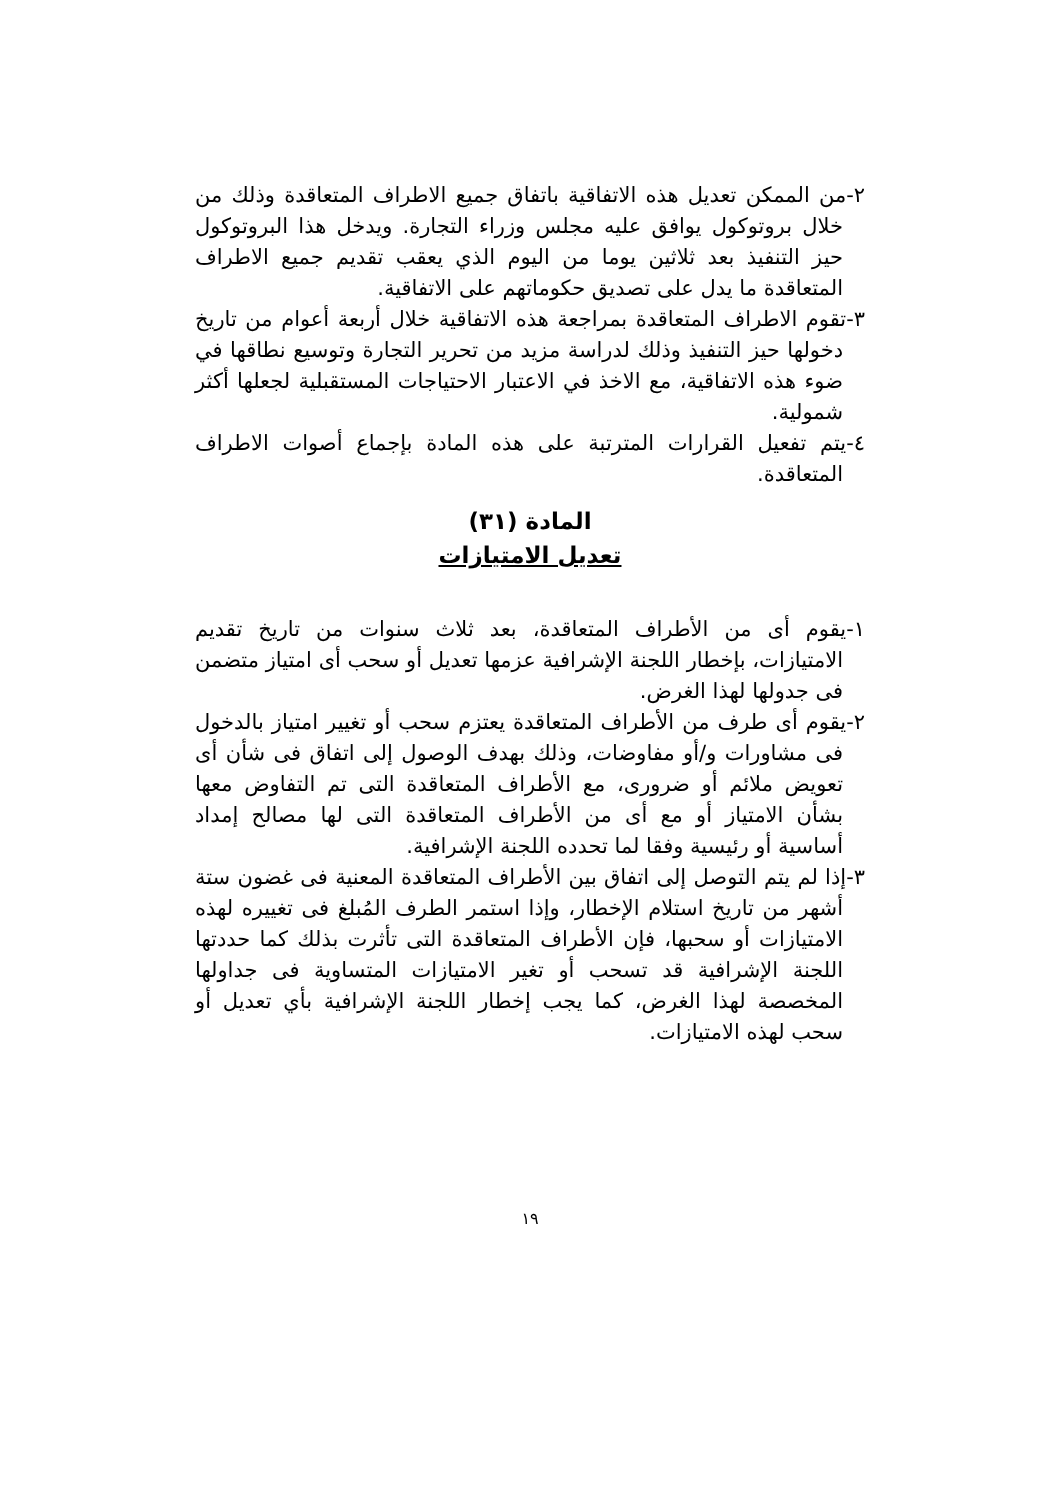٢-من الممكن تعديل هذه الاتفاقية باتفاق جميع الاطراف المتعاقدة وذلك من خلال بروتوكول يوافق عليه مجلس وزراء التجارة. ويدخل هذا البروتوكول حيز التنفيذ بعد ثلاثين يوما من اليوم الذي يعقب تقديم جميع الاطراف المتعاقدة ما يدل على تصديق حكوماتهم على الاتفاقية.
٣-تقوم الاطراف المتعاقدة بمراجعة هذه الاتفاقية خلال أربعة أعوام من تاريخ دخولها حيز التنفيذ وذلك لدراسة مزيد من تحرير التجارة وتوسيع نطاقها في ضوء هذه الاتفاقية، مع الاخذ في الاعتبار الاحتياجات المستقبلية لجعلها أكثر شمولية.
٤-يتم تفعيل القرارات المترتبة على هذه المادة بإجماع أصوات الاطراف المتعاقدة.
المادة (٣١)
تعديل الامتيازات
١-يقوم أى من الأطراف المتعاقدة، بعد ثلاث سنوات من تاريخ تقديم الامتيازات، بإخطار اللجنة الإشرافية عزمها تعديل أو سحب أى امتياز متضمن فى جدولها لهذا الغرض.
٢-يقوم أى طرف من الأطراف المتعاقدة يعتزم سحب أو تغيير امتياز بالدخول فى مشاورات و/أو مفاوضات، وذلك بهدف الوصول إلى اتفاق فى شأن أى تعويض ملائم أو ضرورى، مع الأطراف المتعاقدة التى تم التفاوض معها بشأن الامتياز أو مع أى من الأطراف المتعاقدة التى لها مصالح إمداد أساسية أو رئيسية وفقا لما تحدده اللجنة الإشرافية.
٣-إذا لم يتم التوصل إلى اتفاق بين الأطراف المتعاقدة المعنية فى غضون ستة أشهر من تاريخ استلام الإخطار، وإذا استمر الطرف المُبلغ فى تغييره لهذه الامتيازات أو سحبها، فإن الأطراف المتعاقدة التى تأثرت بذلك كما حددتها اللجنة الإشرافية قد تسحب أو تغير الامتيازات المتساوية فى جداولها المخصصة لهذا الغرض، كما يجب إخطار اللجنة الإشرافية بأي تعديل أو سحب لهذه الامتيازات.
١٩